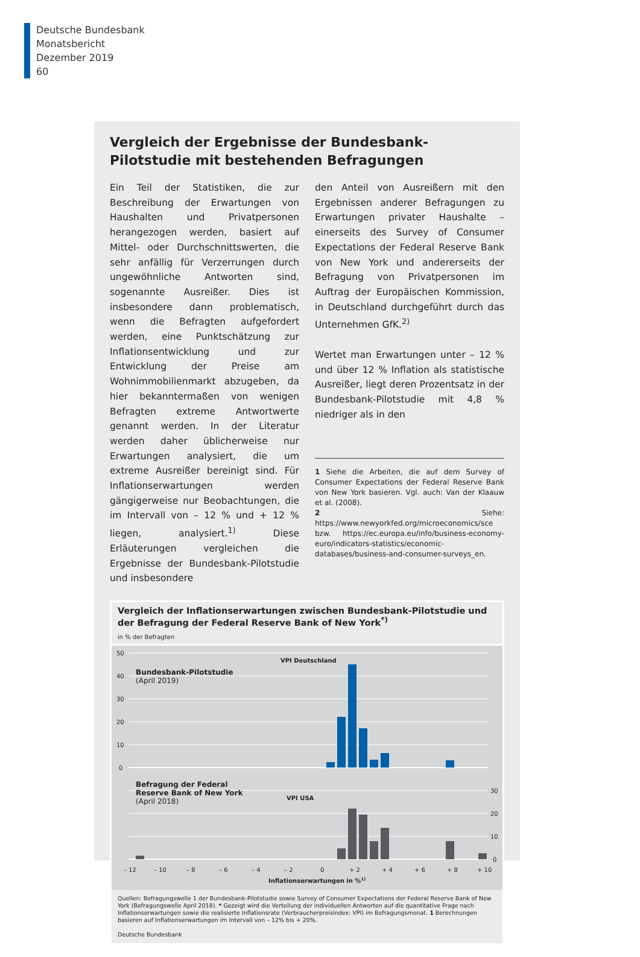Deutsche Bundesbank
Monatsbericht
Dezember 2019
60
Vergleich der Ergebnisse der Bundesbank-Pilotstudie mit bestehenden Befragungen
Ein Teil der Statistiken, die zur Beschreibung der Erwartungen von Haushalten und Privatpersonen herangezogen werden, basiert auf Mittel- oder Durchschnittswerten, die sehr anfällig für Verzerrungen durch ungewöhnliche Antworten sind, sogenannte Ausreißer. Dies ist insbesondere dann problematisch, wenn die Befragten aufgefordert werden, eine Punktschätzung zur Inflationsentwicklung und zur Entwicklung der Preise am Wohnimmobilienmarkt abzugeben, da hier bekanntermaßen von wenigen Befragten extreme Antwortwerte genannt werden. In der Literatur werden daher üblicherweise nur Erwartungen analysiert, die um extreme Ausreißer bereinigt sind. Für Inflationserwartungen werden gängigerweise nur Beobachtungen, die im Intervall von – 12 % und + 12 % liegen, analysiert.<sup>1)</sup> Diese Erläuterungen vergleichen die Ergebnisse der Bundesbank-Pilotstudie und insbesondere
den Anteil von Ausreißern mit den Ergebnissen anderer Befragungen zu Erwartungen privater Haushalte – einerseits des Survey of Consumer Expectations der Federal Reserve Bank von New York und andererseits der Befragung von Privatpersonen im Auftrag der Europäischen Kommission, in Deutschland durchgeführt durch das Unternehmen GfK.<sup>2)</sup>
Wertet man Erwartungen unter – 12 % und über 12 % Inflation als statistische Ausreißer, liegt deren Prozentsatz in der Bundesbank-Pilotstudie mit 4,8 % niedriger als in den
1 Siehe die Arbeiten, die auf dem Survey of Consumer Expectations der Federal Reserve Bank von New York basieren. Vgl. auch: Van der Klaauw et al. (2008).
2 Siehe: https://www.newyorkfed.org/microeconomics/sce bzw. https://ec.europa.eu/info/business-economy-euro/indicators-statistics/economic-databases/business-and-consumer-surveys_en.
Vergleich der Inflationserwartungen zwischen Bundesbank-Pilotstudie und der Befragung der Federal Reserve Bank of New York<sup>*)</sup>
in % der Befragten
50
40
30
20
10
0
30
20
10
0
Bundesbank-Pilotstudie
(April 2019)
VPI Deutschland
Befragung der Federal
Reserve Bank of New York
(April 2018)
VPI USA
– 12
– 10
– 8
– 6
– 4
– 2
0
+ 2
+ 4
+ 6
+ 8
+ 10
Inflationserwartungen in %1)
Quellen: Befragungswelle 1 der Bundesbank-Pilotstudie sowie Survey of Consumer Expectations der Federal Reserve Bank of New York (Befragungswelle April 2018). * Gezeigt wird die Verteilung der individuellen Antworten auf die quantitative Frage nach Inflationserwartungen sowie die realisierte Inflationsrate (Verbraucherpreisindex: VPI) im Befragungsmonat. 1 Berechnungen basieren auf Inflationserwartungen im Intervall von – 12% bis + 20%.
Deutsche Bundesbank